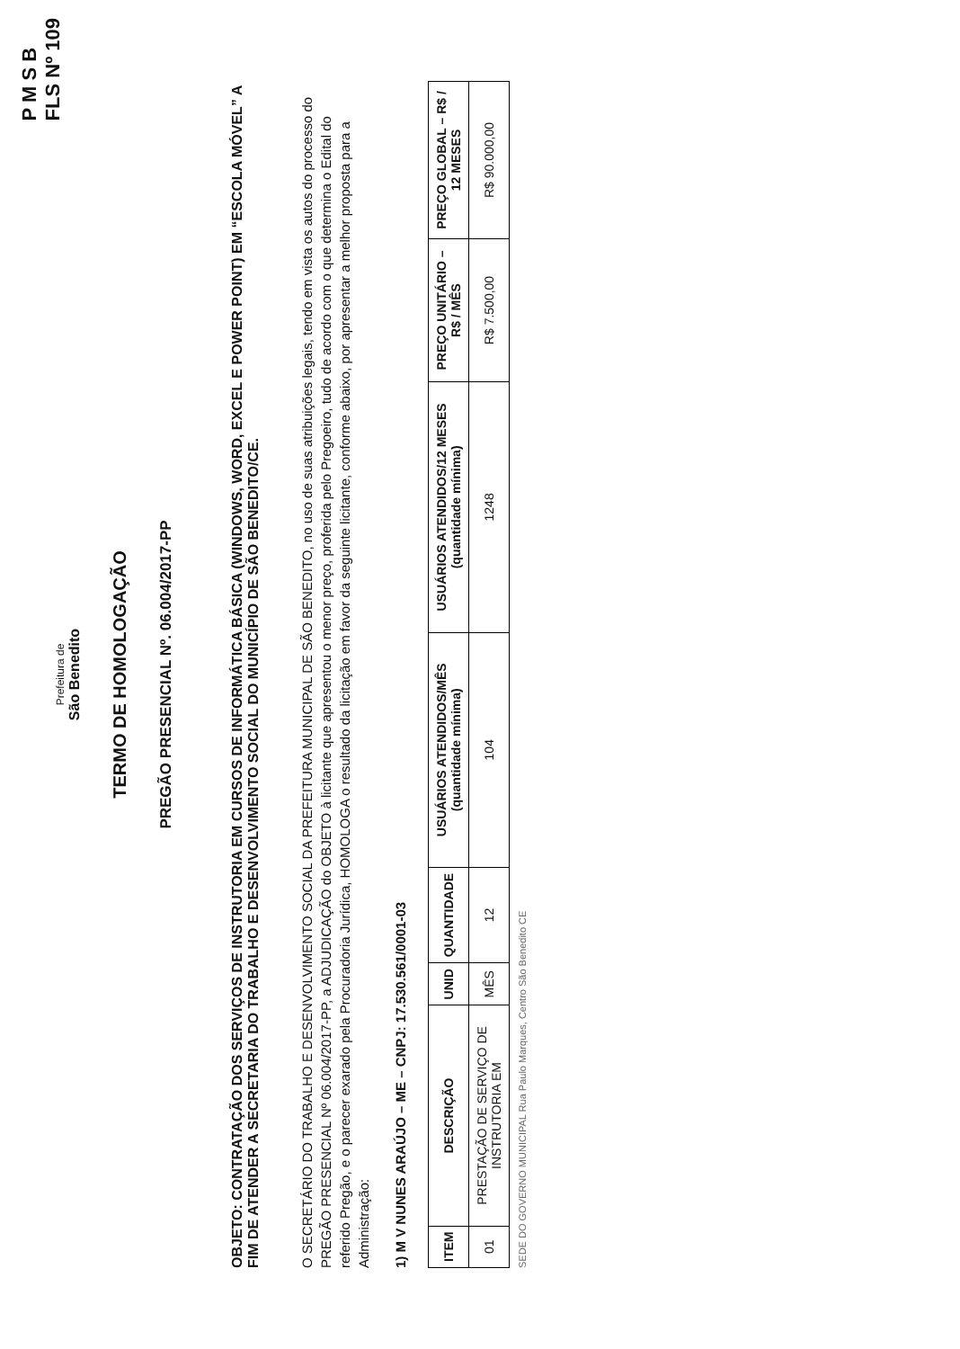P M S B
FLS Nº 109
Prefeitura de
São Benedito
TERMO DE HOMOLOGAÇÃO
PREGÃO PRESENCIAL Nº. 06.004/2017-PP
OBJETO: CONTRATAÇÃO DOS SERVIÇOS DE INSTRUTORIA EM CURSOS DE INFORMÁTICA BÁSICA (WINDOWS, WORD, EXCEL E POWER POINT) EM “ESCOLA MÓVEL” A FIM DE ATENDER A SECRETARIA DO TRABALHO E DESENVOLVIMENTO SOCIAL DO MUNICÍPIO DE SÃO BENEDITO/CE.
O SECRETÁRIO DO TRABALHO E DESENVOLVIMENTO SOCIAL DA PREFEITURA MUNICIPAL DE SÃO BENEDITO, no uso de suas atribuições legais, tendo em vista os autos do processo do PREGÃO PRESENCIAL Nº 06.004/2017-PP, a ADJUDICAÇÃO do OBJETO à licitante que apresentou o menor preço, proferida pelo Pregoeiro, tudo de acordo com o que determina o Edital do referido Pregão, e o parecer exarado pela Procuradoria Jurídica, HOMOLOGA o resultado da licitação em favor da seguinte licitante, conforme abaixo, por apresentar a melhor proposta para a Administração:
1) M V NUNES ARAÚJO – ME – CNPJ: 17.530.561/0001-03
| ITEM | DESCRIÇÃO | UNID | QUANTIDADE | USUÁRIOS ATENDIDOS/MÊS (quantidade mínima) | USUÁRIOS ATENDIDOS/12 MESES (quantidade mínima) | PREÇO UNITÁRIO – R$ / MÊS | PREÇO GLOBAL – R$ / 12 MESES |
| --- | --- | --- | --- | --- | --- | --- | --- |
| 01 | PRESTAÇÃO DE SERVIÇO DE INSTRUTORIA EM | MÊS | 12 | 104 | 1248 | R$ 7.500,00 | R$ 90.000,00 |
SEDE DO GOVERNO MUNICIPAL Rua Paulo Marques, Centro São Benedito CE